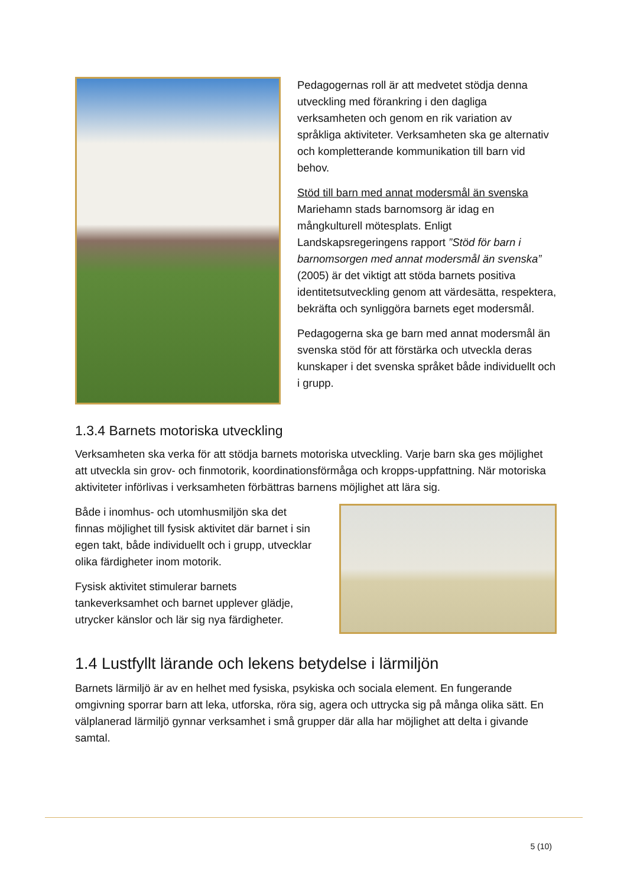Pedagogernas roll är att medvetet stödja denna utveckling med förankring i den dagliga verksamheten och genom en rik variation av språkliga aktiviteter. Verksamheten ska ge alternativ och kompletterande kommunikation till barn vid behov.
Stöd till barn med annat modersmål än svenska
Mariehamn stads barnomsorg är idag en mångkulturell mötesplats. Enligt Landskapsregeringens rapport ”Stöd för barn i barnomsorgen med annat modersmål än svenska” (2005) är det viktigt att stöda barnets positiva identitetsutveckling genom att värdesätta, respektera, bekräfta och synliggöra barnets eget modersmål.
Pedagogerna ska ge barn med annat modersmål än svenska stöd för att förstärka och utveckla deras kunskaper i det svenska språket både individuellt och i grupp.
1.3.4 Barnets motoriska utveckling
Verksamheten ska verka för att stödja barnets motoriska utveckling. Varje barn ska ges möjlighet att utveckla sin grov- och finmotorik, koordinationsförmåga och kropps-uppfattning. När motoriska aktiviteter införlivas i verksamheten förbättras barnens möjlighet att lära sig.
Både i inomhus- och utomhusmiljön ska det finnas möjlighet till fysisk aktivitet där barnet i sin egen takt, både individuellt och i grupp, utvecklar olika färdigheter inom motorik.
Fysisk aktivitet stimulerar barnets tankeverksamhet och barnet upplever glädje, utrycker känslor och lär sig nya färdigheter.
1.4 Lustfyllt lärande och lekens betydelse i lärmiljön
Barnets lärmiljö är av en helhet med fysiska, psykiska och sociala element. En fungerande omgivning sporrar barn att leka, utforska, röra sig, agera och uttrycka sig på många olika sätt. En välplanerad lärmiljö gynnar verksamhet i små grupper där alla har möjlighet att delta i givande samtal.
5 (10)